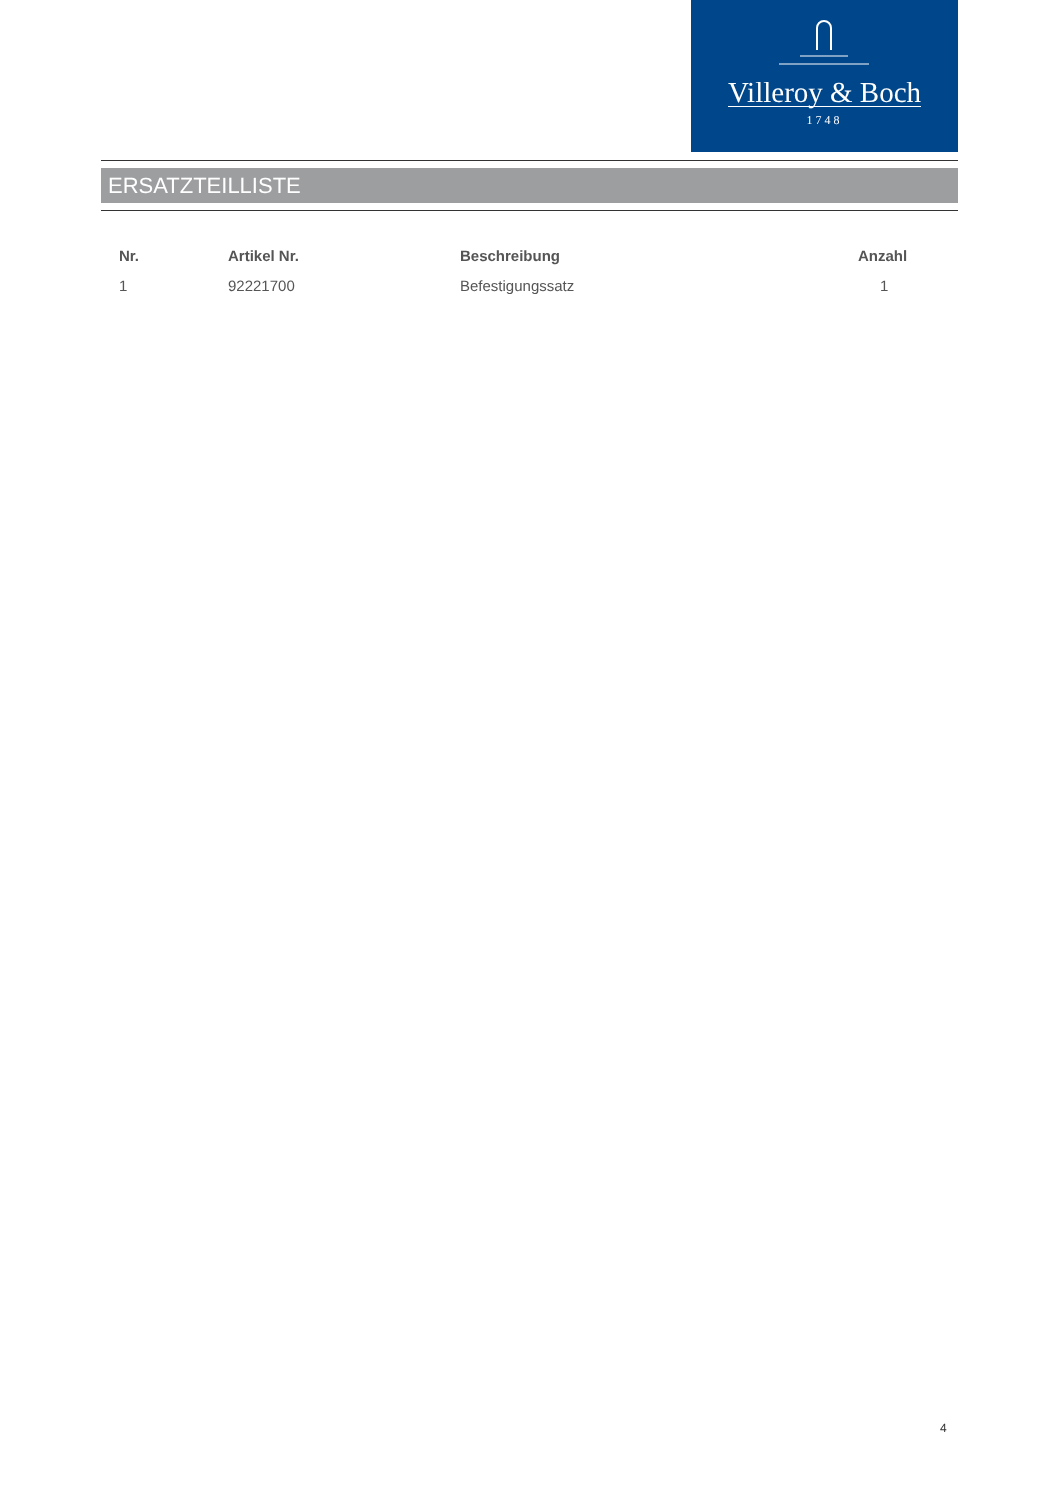Villeroy & Boch
1748
ERSATZTEILLISTE
| Nr. | Artikel Nr. | Beschreibung | Anzahl |
| --- | --- | --- | --- |
| 1 | 92221700 | Befestigungssatz | 1 |
4